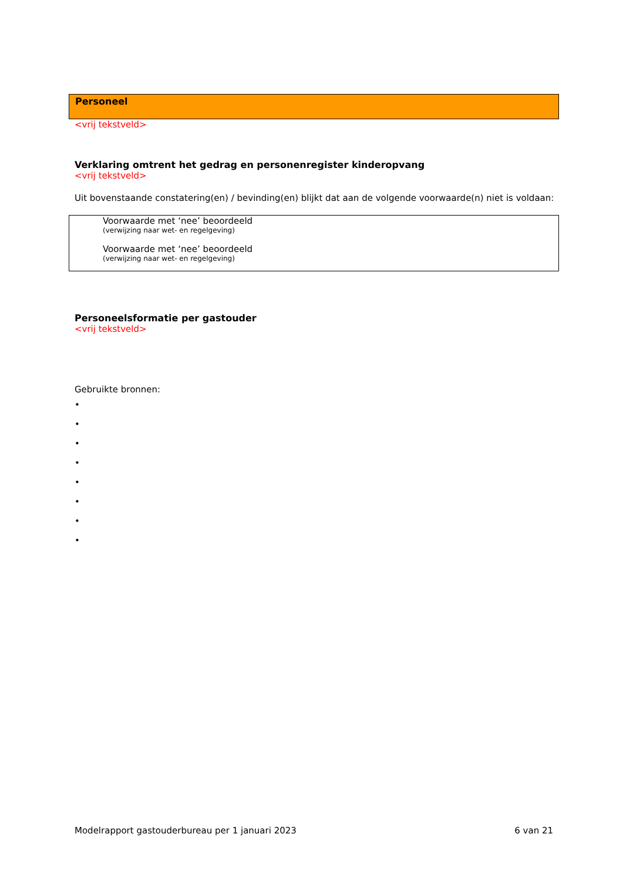Personeel
<vrij tekstveld>
Verklaring omtrent het gedrag en personenregister kinderopvang
<vrij tekstveld>
Uit bovenstaande constatering(en) / bevinding(en) blijkt dat aan de volgende voorwaarde(n) niet is voldaan:
Voorwaarde met ‘nee’ beoordeeld
(verwijzing naar wet- en regelgeving)
Voorwaarde met ‘nee’ beoordeeld
(verwijzing naar wet- en regelgeving)
Personeelsformatie per gastouder
<vrij tekstveld>
Gebruikte bronnen:
•
•
•
•
•
•
•
•
Modelrapport gastouderbureau per 1 januari 2023 6 van 21